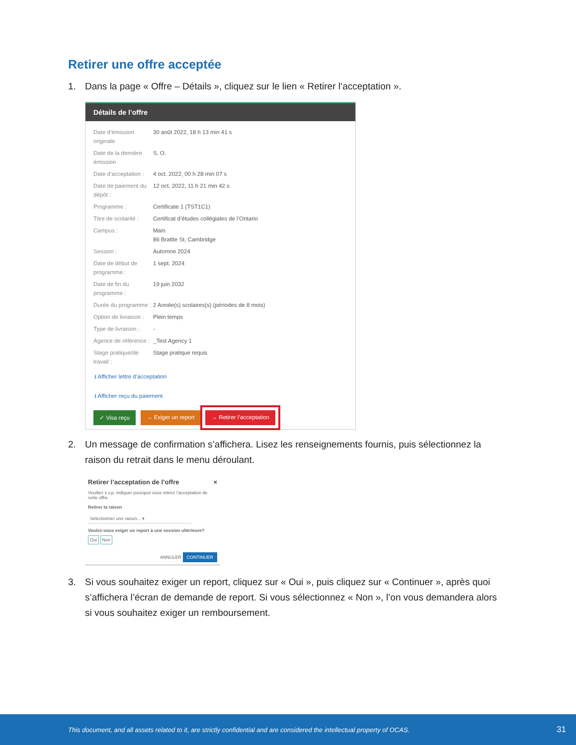Retirer une offre acceptée
1. Dans la page « Offre – Détails », cliquez sur le lien « Retirer l’acceptation ».
Détails de l’offre
Date d’émission originale 30 août 2022, 18 h 13 min 41 s
Date de la dernière émission S. O.
Date d’acceptation : 4 oct. 2022, 00 h 28 min 07 s
Date de paiement du dépôt : 12 oct. 2022, 11 h 21 min 42 s
Programme : Certificate 1 (TST1C1)
Titre de scolarité : Certificat d’études collégiales de l’Ontario
Campus : Main
86 Brattle St, Cambridge
Session : Automne 2024
Date de début de programme : 1 sept. 2024
Date de fin du programme : 19 juin 2032
Durée du programme : 2 Année(s) scolaires(s) (périodes de 8 mois)
Option de livraison : Plein temps
Type de livraison : -
Agence de référence : _Test Agency 1
Stage pratique/de travail : Stage pratique requis
⭳ Afficher lettre d’acceptation
⭳ Afficher reçu du paiement
✓ Visa reçu → Exiger un report → Retirer l’acceptation
2. Un message de confirmation s’affichera. Lisez les renseignements fournis, puis sélectionnez la raison du retrait dans le menu déroulant.
Retirer l’acceptation de l’offre ×
Veuillez s.v.p. indiquer pourquoi vous retirez l’acceptation de cette offre.
Retirer la raison
Sélectionner une raison... ▾
Voulez-vous exiger un report à une session ultérieure?
Oui Non
ANNULER CONTINUER
3. Si vous souhaitez exiger un report, cliquez sur « Oui », puis cliquez sur « Continuer », après quoi s’affichera l’écran de demande de report. Si vous sélectionnez « Non », l’on vous demandera alors si vous souhaitez exiger un remboursement.
This document, and all assets related to it, are strictly confidential and are considered the intellectual property of OCAS. 31